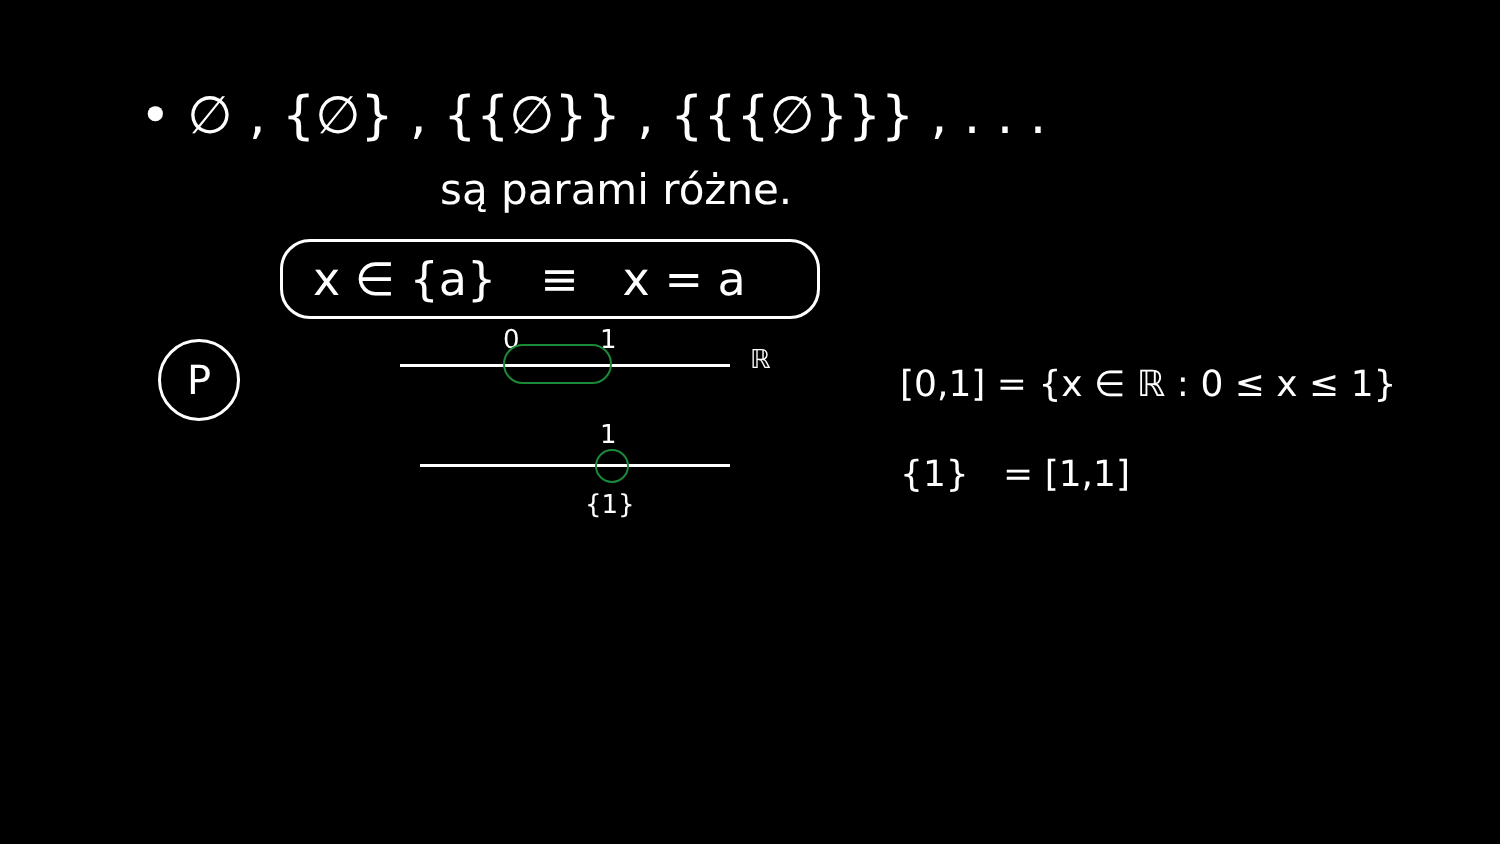• ∅ , {∅} , {{∅}} , {{{∅}}} , . . .
są parami różne.
x ∈ {a} ≡ x = a
P
0 1
ℝ
1
{1}
[0,1] = {x ∈ ℝ : 0 ≤ x ≤ 1}
{1} = [1,1]